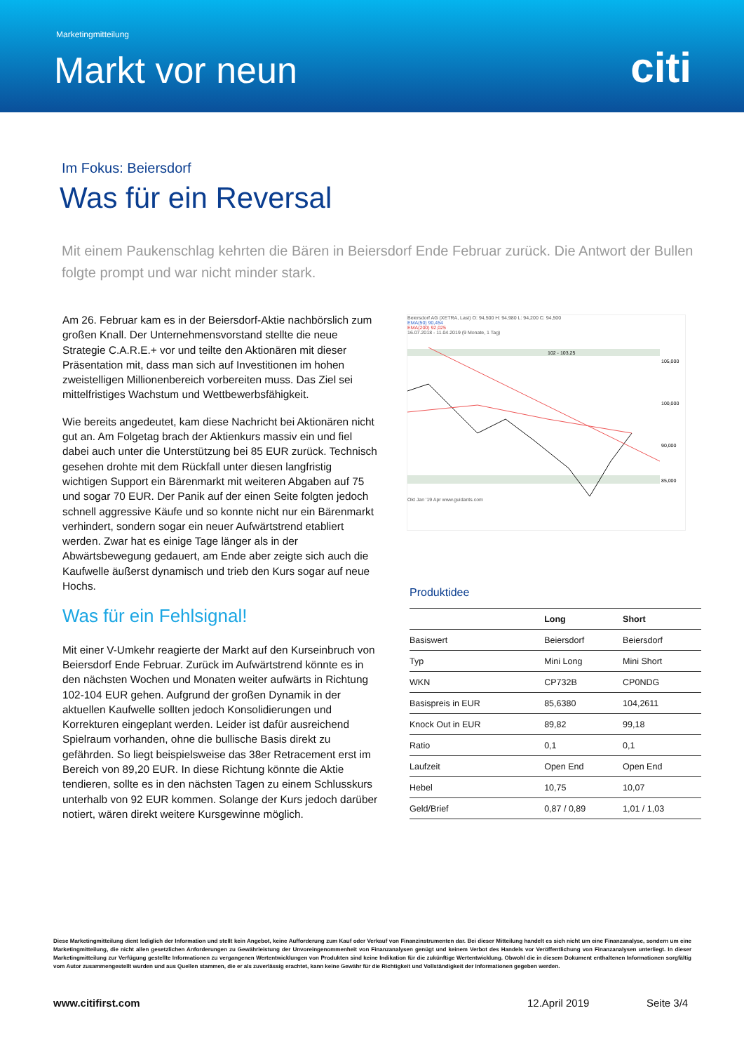Marketingmitteilung
Markt vor neun citi
Im Fokus: Beiersdorf
Was für ein Reversal
Mit einem Paukenschlag kehrten die Bären in Beiersdorf Ende Februar zurück. Die Antwort der Bullen folgte prompt und war nicht minder stark.
Am 26. Februar kam es in der Beiersdorf-Aktie nachbörslich zum großen Knall. Der Unternehmensvorstand stellte die neue Strategie C.A.R.E.+ vor und teilte den Aktionären mit dieser Präsentation mit, dass man sich auf Investitionen im hohen zweistelligen Millionenbereich vorbereiten muss. Das Ziel sei mittelfristiges Wachstum und Wettbewerbsfähigkeit.
Wie bereits angedeutet, kam diese Nachricht bei Aktionären nicht gut an. Am Folgetag brach der Aktienkurs massiv ein und fiel dabei auch unter die Unterstützung bei 85 EUR zurück. Technisch gesehen drohte mit dem Rückfall unter diesen langfristig wichtigen Support ein Bärenmarkt mit weiteren Abgaben auf 75 und sogar 70 EUR. Der Panik auf der einen Seite folgten jedoch schnell aggressive Käufe und so konnte nicht nur ein Bärenmarkt verhindert, sondern sogar ein neuer Aufwärtstrend etabliert werden. Zwar hat es einige Tage länger als in der Abwärtsbewegung gedauert, am Ende aber zeigte sich auch die Kaufwelle äußerst dynamisch und trieb den Kurs sogar auf neue Hochs.
Was für ein Fehlsignal!
Mit einer V-Umkehr reagierte der Markt auf den Kurseinbruch von Beiersdorf Ende Februar. Zurück im Aufwärtstrend könnte es in den nächsten Wochen und Monaten weiter aufwärts in Richtung 102-104 EUR gehen. Aufgrund der großen Dynamik in der aktuellen Kaufwelle sollten jedoch Konsolidierungen und Korrekturen eingeplant werden. Leider ist dafür ausreichend Spielraum vorhanden, ohne die bullische Basis direkt zu gefährden. So liegt beispielsweise das 38er Retracement erst im Bereich von 89,20 EUR. In diese Richtung könnte die Aktie tendieren, sollte es in den nächsten Tagen zu einem Schlusskurs unterhalb von 92 EUR kommen. Solange der Kurs jedoch darüber notiert, wären direkt weitere Kursgewinne möglich.
Beiersdorf AG (XETRA, Last) O: 94,500 H: 94,980 L: 94,200 C: 94,500
EMA(50) 90,454
EMA(200) 92,025
16.07.2018 - 11.04.2019 (9 Monate, 1 Tag)
102 - 103,25
105,000
100,000
90,000
85,000
Okt Jan '19 Apr www.guidants.com
Produktidee
| | Long | Short |
| --- | --- | --- |
| Basiswert | Beiersdorf | Beiersdorf |
| Typ | Mini Long | Mini Short |
| WKN | CP732B | CP0NDG |
| Basispreis in EUR | 85,6380 | 104,2611 |
| Knock Out in EUR | 89,82 | 99,18 |
| Ratio | 0,1 | 0,1 |
| Laufzeit | Open End | Open End |
| Hebel | 10,75 | 10,07 |
| Geld/Brief | 0,87 / 0,89 | 1,01 / 1,03 |
Diese Marketingmitteilung dient lediglich der Information und stellt kein Angebot, keine Aufforderung zum Kauf oder Verkauf von Finanzinstrumenten dar. Bei dieser Mitteilung handelt es sich nicht um eine Finanzanalyse, sondern um eine Marketingmitteilung, die nicht allen gesetzlichen Anforderungen zu Gewährleistung der Unvoreingenommenheit von Finanzanalysen genügt und keinem Verbot des Handels vor Veröffentlichung von Finanzanalysen unterliegt. In dieser Marketingmitteilung zur Verfügung gestellte Informationen zu vergangenen Wertentwicklungen von Produkten sind keine Indikation für die zukünftige Wertentwicklung. Obwohl die in diesem Dokument enthaltenen Informationen sorgfältig vom Autor zusammengestellt wurden und aus Quellen stammen, die er als zuverlässig erachtet, kann keine Gewähr für die Richtigkeit und Vollständigkeit der Informationen gegeben werden.
www.citifirst.com 12.April 2019 Seite 3/4